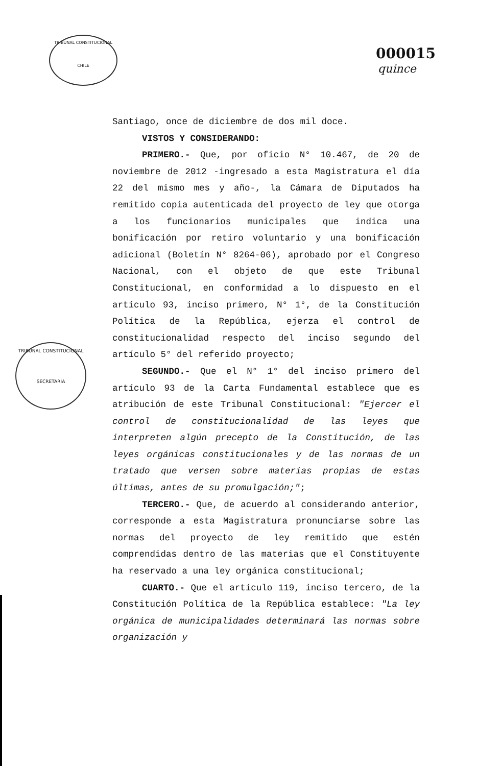TRIBUNAL CONSTITUCIONAL
CHILE
TRIBUNAL CONSTITUCIONAL
SECRETARIA
000015
quince
Santiago, once de diciembre de dos mil doce.
VISTOS Y CONSIDERANDO:
PRIMERO.- Que, por oficio N° 10.467, de 20 de noviembre de 2012 -ingresado a esta Magistratura el día 22 del mismo mes y año-, la Cámara de Diputados ha remitido copia autenticada del proyecto de ley que otorga a los funcionarios municipales que indica una bonificación por retiro voluntario y una bonificación adicional (Boletín N° 8264-06), aprobado por el Congreso Nacional, con el objeto de que este Tribunal Constitucional, en conformidad a lo dispuesto en el artículo 93, inciso primero, N° 1°, de la Constitución Política de la República, ejerza el control de constitucionalidad respecto del inciso segundo del artículo 5° del referido proyecto;
SEGUNDO.- Que el N° 1° del inciso primero del artículo 93 de la Carta Fundamental establece que es atribución de este Tribunal Constitucional: "Ejercer el control de constitucionalidad de las leyes que interpreten algún precepto de la Constitución, de las leyes orgánicas constitucionales y de las normas de un tratado que versen sobre materias propias de estas últimas, antes de su promulgación;";
TERCERO.- Que, de acuerdo al considerando anterior, corresponde a esta Magistratura pronunciarse sobre las normas del proyecto de ley remitido que estén comprendidas dentro de las materias que el Constituyente ha reservado a una ley orgánica constitucional;
CUARTO.- Que el artículo 119, inciso tercero, de la Constitución Política de la República establece: "La ley orgánica de municipalidades determinará las normas sobre organización y